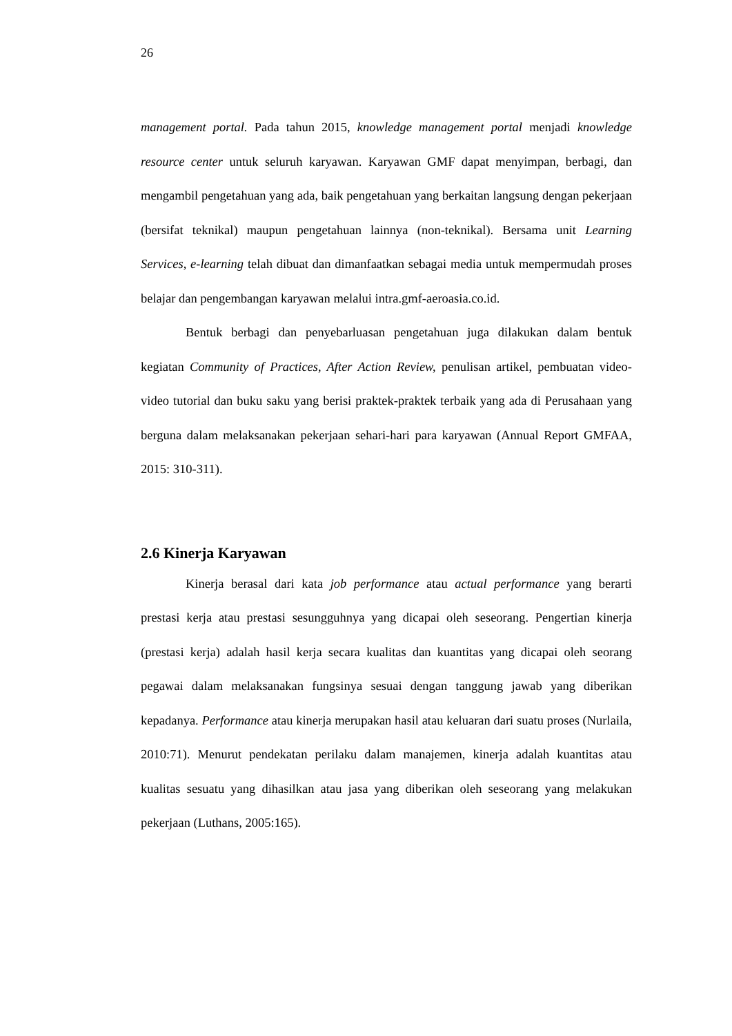26
management portal. Pada tahun 2015, knowledge management portal menjadi knowledge resource center untuk seluruh karyawan. Karyawan GMF dapat menyimpan, berbagi, dan mengambil pengetahuan yang ada, baik pengetahuan yang berkaitan langsung dengan pekerjaan (bersifat teknikal) maupun pengetahuan lainnya (non-teknikal). Bersama unit Learning Services, e-learning telah dibuat dan dimanfaatkan sebagai media untuk mempermudah proses belajar dan pengembangan karyawan melalui intra.gmf-aeroasia.co.id.
Bentuk berbagi dan penyebarluasan pengetahuan juga dilakukan dalam bentuk kegiatan Community of Practices, After Action Review, penulisan artikel, pembuatan video-video tutorial dan buku saku yang berisi praktek-praktek terbaik yang ada di Perusahaan yang berguna dalam melaksanakan pekerjaan sehari-hari para karyawan (Annual Report GMFAA, 2015: 310-311).
2.6 Kinerja Karyawan
Kinerja berasal dari kata job performance atau actual performance yang berarti prestasi kerja atau prestasi sesungguhnya yang dicapai oleh seseorang. Pengertian kinerja (prestasi kerja) adalah hasil kerja secara kualitas dan kuantitas yang dicapai oleh seorang pegawai dalam melaksanakan fungsinya sesuai dengan tanggung jawab yang diberikan kepadanya. Performance atau kinerja merupakan hasil atau keluaran dari suatu proses (Nurlaila, 2010:71). Menurut pendekatan perilaku dalam manajemen, kinerja adalah kuantitas atau kualitas sesuatu yang dihasilkan atau jasa yang diberikan oleh seseorang yang melakukan pekerjaan (Luthans, 2005:165).